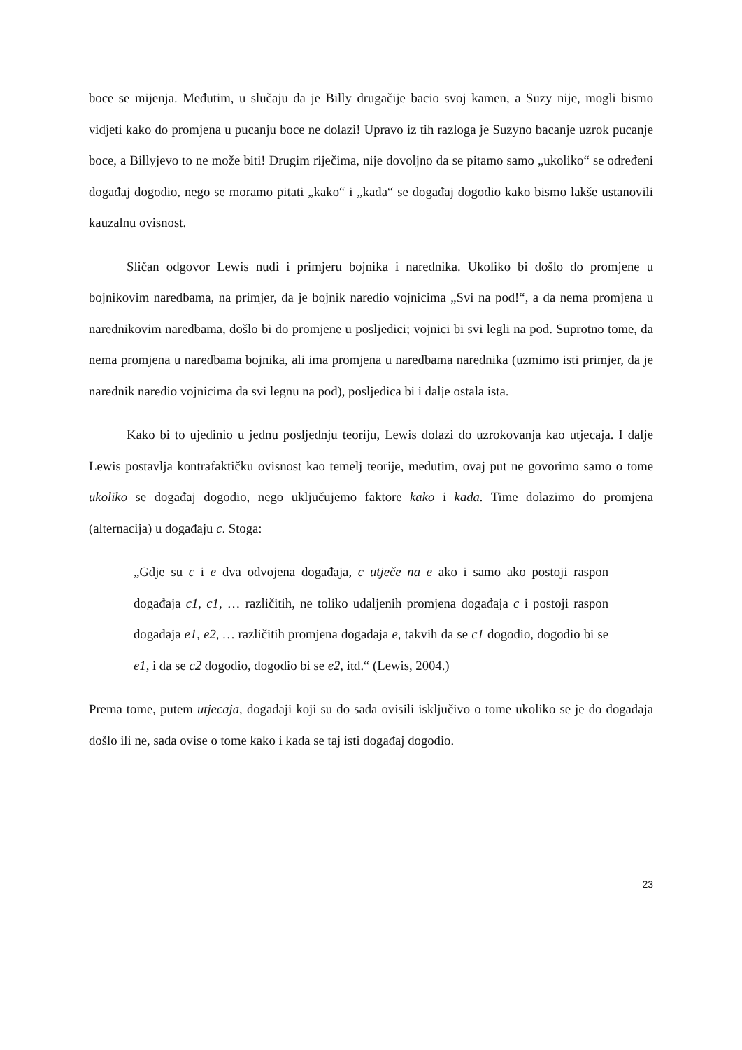boce se mijenja. Međutim, u slučaju da je Billy drugačije bacio svoj kamen, a Suzy nije, mogli bismo vidjeti kako do promjena u pucanju boce ne dolazi! Upravo iz tih razloga je Suzyno bacanje uzrok pucanje boce, a Billyjevo to ne može biti! Drugim riječima, nije dovoljno da se pitamo samo „ukoliko“ se određeni događaj dogodio, nego se moramo pitati „kako“ i „kada“ se događaj dogodio kako bismo lakše ustanovili kauzalnu ovisnost.
Sličan odgovor Lewis nudi i primjeru bojnika i narednika. Ukoliko bi došlo do promjene u bojnikovim naredbama, na primjer, da je bojnik naredio vojnicima „Svi na pod!“, a da nema promjena u narednikovim naredbama, došlo bi do promjene u posljedici; vojnici bi svi legli na pod. Suprotno tome, da nema promjena u naredbama bojnika, ali ima promjena u naredbama narednika (uzmimo isti primjer, da je narednik naredio vojnicima da svi legnu na pod), posljedica bi i dalje ostala ista.
Kako bi to ujedinio u jednu posljednju teoriju, Lewis dolazi do uzrokovanja kao utjecaja. I dalje Lewis postavlja kontrafaktičku ovisnost kao temelj teorije, međutim, ovaj put ne govorimo samo o tome ukoliko se događaj dogodio, nego uključujemo faktore kako i kada. Time dolazimo do promjena (alternacija) u događaju c. Stoga:
„Gdje su c i e dva odvojena događaja, c utječe na e ako i samo ako postoji raspon događaja c1, c1, … različitih, ne toliko udaljenih promjena događaja c i postoji raspon događaja e1, e2, … različitih promjena događaja e, takvih da se c1 dogodio, dogodio bi se e1, i da se c2 dogodio, dogodio bi se e2, itd.“ (Lewis, 2004.)
Prema tome, putem utjecaja, događaji koji su do sada ovisili isključivo o tome ukoliko se je do događaja došlo ili ne, sada ovise o tome kako i kada se taj isti događaj dogodio.
23